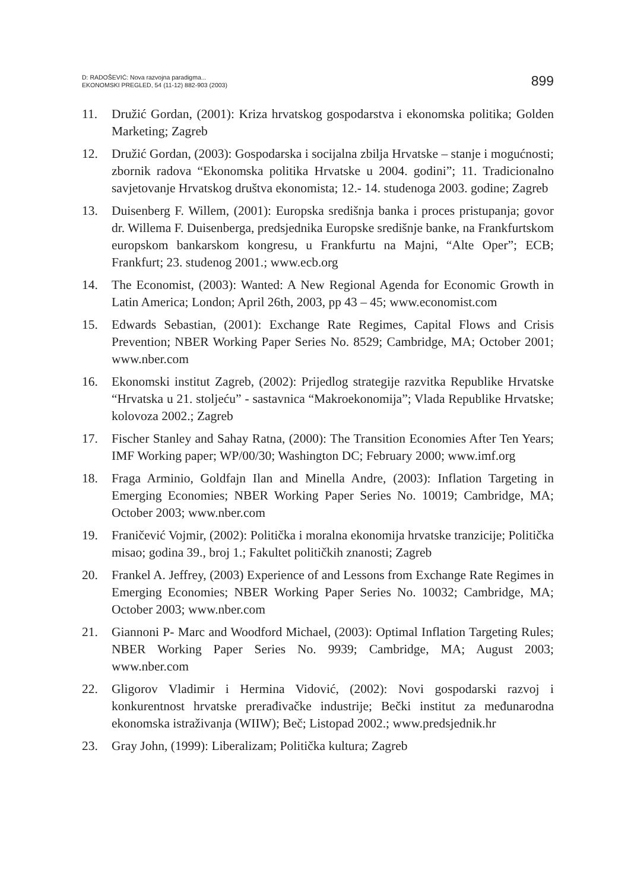D: RADOŠEVIĆ: Nova razvojna paradigma...
EKONOMSKI PREGLED, 54 (11-12) 882-903 (2003)
899
11. Družić Gordan, (2001): Kriza hrvatskog gospodarstva i ekonomska politika; Golden Marketing; Zagreb
12. Družić Gordan, (2003): Gospodarska i socijalna zbilja Hrvatske – stanje i mogućnosti; zbornik radova “Ekonomska politika Hrvatske u 2004. godini”; 11. Tradicionalno savjetovanje Hrvatskog društva ekonomista; 12.- 14. studenoga 2003. godine; Zagreb
13. Duisenberg F. Willem, (2001): Europska središnja banka i proces pristupanja; govor dr. Willema F. Duisenberga, predsjednika Europske središnje banke, na Frankfurtskom europskom bankarskom kongresu, u Frankfurtu na Majni, “Alte Oper”; ECB; Frankfurt; 23. studenog 2001.; www.ecb.org
14. The Economist, (2003): Wanted: A New Regional Agenda for Economic Growth in Latin America; London; April 26th, 2003, pp 43 – 45; www.economist.com
15. Edwards Sebastian, (2001): Exchange Rate Regimes, Capital Flows and Crisis Prevention; NBER Working Paper Series No. 8529; Cambridge, MA; October 2001; www.nber.com
16. Ekonomski institut Zagreb, (2002): Prijedlog strategije razvitka Republike Hrvatske “Hrvatska u 21. stoljeću” - sastavnica “Makroekonomija”; Vlada Republike Hrvatske; kolovoza 2002.; Zagreb
17. Fischer Stanley and Sahay Ratna, (2000): The Transition Economies After Ten Years; IMF Working paper; WP/00/30; Washington DC; February 2000; www.imf.org
18. Fraga Arminio, Goldfajn Ilan and Minella Andre, (2003): Inflation Targeting in Emerging Economies; NBER Working Paper Series No. 10019; Cambridge, MA; October 2003; www.nber.com
19. Franičević Vojmir, (2002): Politička i moralna ekonomija hrvatske tranzicije; Politička misao; godina 39., broj 1.; Fakultet političkih znanosti; Zagreb
20. Frankel A. Jeffrey, (2003) Experience of and Lessons from Exchange Rate Regimes in Emerging Economies; NBER Working Paper Series No. 10032; Cambridge, MA; October 2003; www.nber.com
21. Giannoni P- Marc and Woodford Michael, (2003): Optimal Inflation Targeting Rules; NBER Working Paper Series No. 9939; Cambridge, MA; August 2003; www.nber.com
22. Gligorov Vladimir i Hermina Vidović, (2002): Novi gospodarski razvoj i konkurentnost hrvatske prerađivačke industrije; Bečki institut za međunarodna ekonomska istraživanja (WIIW); Beč; Listopad 2002.; www.predsjednik.hr
23. Gray John, (1999): Liberalizam; Politička kultura; Zagreb